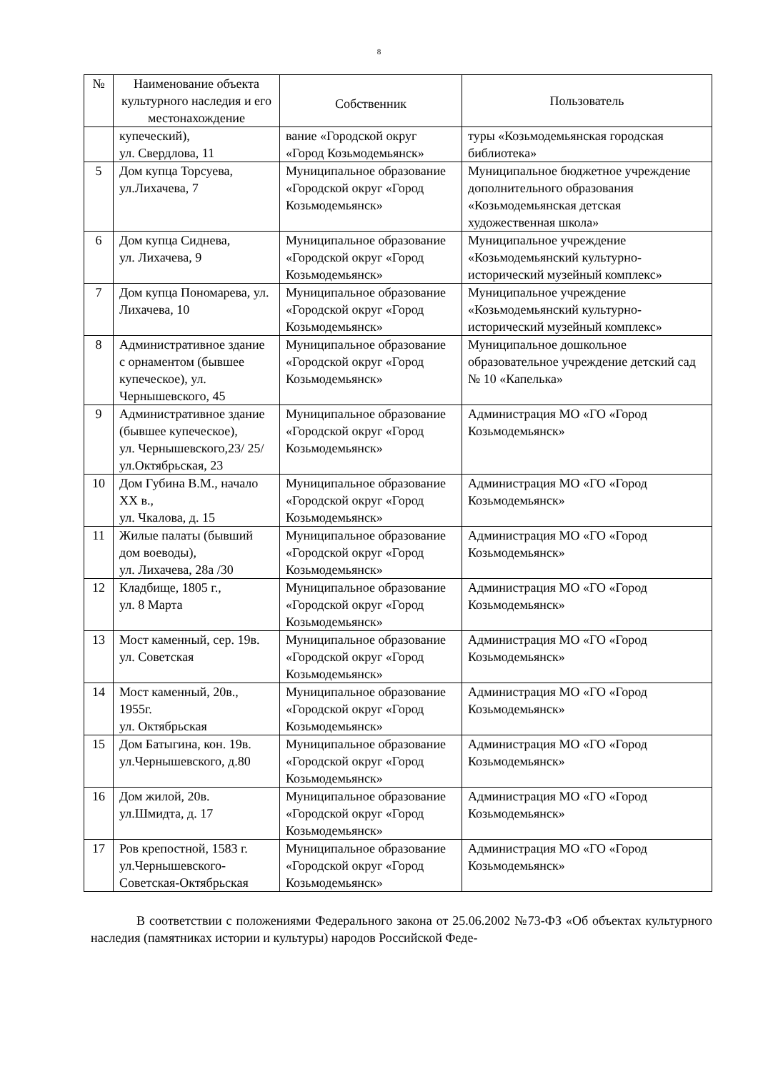8
| № | Наименование объекта культурного наследия и его местонахождение | Собственник | Пользователь |
| --- | --- | --- | --- |
| | купеческий), ул. Свердлова, 11 | вание «Городской округ «Город Козьмодемьянск» | туры «Козьмодемьянская городская библиотека» |
| 5 | Дом купца Торсуева, ул.Лихачева, 7 | Муниципальное образование «Городской округ «Город Козьмодемьянск» | Муниципальное бюджетное учреждение дополнительного образования «Козьмодемьянская детская художественная школа» |
| 6 | Дом купца Сиднева, ул. Лихачева, 9 | Муниципальное образование «Городской округ «Город Козьмодемьянск» | Муниципальное учреждение «Козьмодемьянский культурно-исторический музейный комплекс» |
| 7 | Дом купца Пономарева, ул. Лихачева, 10 | Муниципальное образование «Городской округ «Город Козьмодемьянск» | Муниципальное учреждение «Козьмодемьянский культурно-исторический музейный комплекс» |
| 8 | Административное здание с орнаментом (бывшее купеческое), ул. Чернышевского, 45 | Муниципальное образование «Городской округ «Город Козьмодемьянск» | Муниципальное дошкольное образовательное учреждение детский сад № 10 «Капелька» |
| 9 | Административное здание (бывшее купеческое), ул. Чернышевского,23/ 25/ ул.Октябрьская, 23 | Муниципальное образование «Городской округ «Город Козьмодемьянск» | Администрация МО «ГО «Город Козьмодемьянск» |
| 10 | Дом Губина В.М., начало XX в., ул. Чкалова, д. 15 | Муниципальное образование «Городской округ «Город Козьмодемьянск» | Администрация МО «ГО «Город Козьмодемьянск» |
| 11 | Жилые палаты (бывший дом воеводы), ул. Лихачева, 28а /30 | Муниципальное образование «Городской округ «Город Козьмодемьянск» | Администрация МО «ГО «Город Козьмодемьянск» |
| 12 | Кладбище, 1805 г., ул. 8 Марта | Муниципальное образование «Городской округ «Город Козьмодемьянск» | Администрация МО «ГО «Город Козьмодемьянск» |
| 13 | Мост каменный, сер. 19в. ул. Советская | Муниципальное образование «Городской округ «Город Козьмодемьянск» | Администрация МО «ГО «Город Козьмодемьянск» |
| 14 | Мост каменный, 20в., 1955г. ул. Октябрьская | Муниципальное образование «Городской округ «Город Козьмодемьянск» | Администрация МО «ГО «Город Козьмодемьянск» |
| 15 | Дом Батыгина, кон. 19в. ул.Чернышевского, д.80 | Муниципальное образование «Городской округ «Город Козьмодемьянск» | Администрация МО «ГО «Город Козьмодемьянск» |
| 16 | Дом жилой, 20в. ул.Шмидта, д. 17 | Муниципальное образование «Городской округ «Город Козьмодемьянск» | Администрация МО «ГО «Город Козьмодемьянск» |
| 17 | Ров крепостной, 1583 г. ул.Чернышевского-Советская-Октябрьская | Муниципальное образование «Городской округ «Город Козьмодемьянск» | Администрация МО «ГО «Город Козьмодемьянск» |
В соответствии с положениями Федерального закона от 25.06.2002 №73-ФЗ «Об объектах культурного наследия (памятниках истории и культуры) народов Российской Феде-